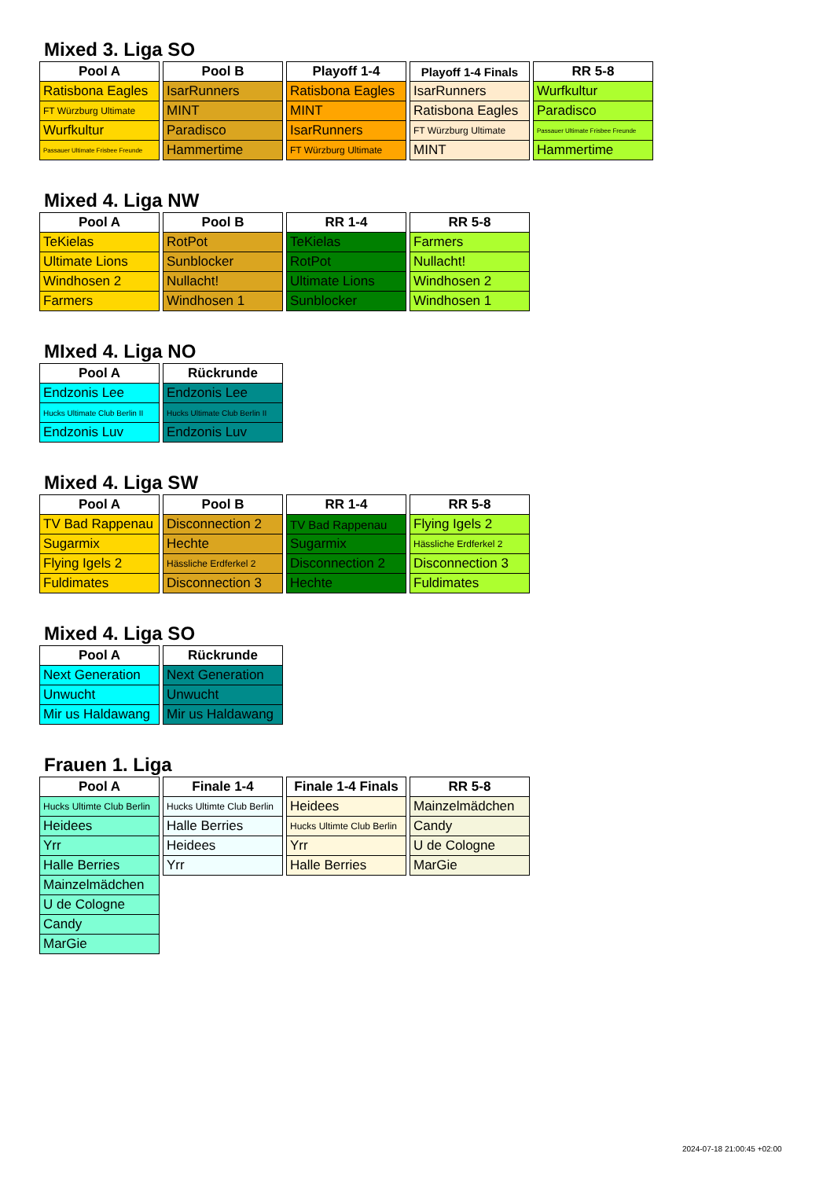Mixed 3. Liga SO
| Pool A |
| --- |
| Ratisbona Eagles |
| FT Würzburg Ultimate |
| Wurfkultur |
| Passauer Ultimate Frisbee Freunde |
| Pool B |
| --- |
| IsarRunners |
| MINT |
| Paradisco |
| Hammertime |
| Playoff 1-4 |
| --- |
| Ratisbona Eagles |
| MINT |
| IsarRunners |
| FT Würzburg Ultimate |
| Playoff 1-4 Finals |
| --- |
| IsarRunners |
| Ratisbona Eagles |
| FT Würzburg Ultimate |
| MINT |
| RR 5-8 |
| --- |
| Wurfkultur |
| Paradisco |
| Passauer Ultimate Frisbee Freunde |
| Hammertime |
Mixed 4. Liga NW
| Pool A |
| --- |
| TeKielas |
| Ultimate Lions |
| Windhosen 2 |
| Farmers |
| Pool B |
| --- |
| RotPot |
| Sunblocker |
| Nullacht! |
| Windhosen 1 |
| RR 1-4 |
| --- |
| TeKielas |
| RotPot |
| Ultimate Lions |
| Sunblocker |
| RR 5-8 |
| --- |
| Farmers |
| Nullacht! |
| Windhosen 2 |
| Windhosen 1 |
MIxed 4. Liga NO
| Pool A |
| --- |
| Endzonis Lee |
| Hucks Ultimate Club Berlin II |
| Endzonis Luv |
| Rückrunde |
| --- |
| Endzonis Lee |
| Hucks Ultimate Club Berlin II |
| Endzonis Luv |
Mixed 4. Liga SW
| Pool A |
| --- |
| TV Bad Rappenau |
| Sugarmix |
| Flying Igels 2 |
| Fuldimates |
| Pool B |
| --- |
| Disconnection 2 |
| Hechte |
| Hässliche Erdferkel 2 |
| Disconnection 3 |
| RR 1-4 |
| --- |
| TV Bad Rappenau |
| Sugarmix |
| Disconnection 2 |
| Hechte |
| RR 5-8 |
| --- |
| Flying Igels 2 |
| Hässliche Erdferkel 2 |
| Disconnection 3 |
| Fuldimates |
Mixed 4. Liga SO
| Pool A |
| --- |
| Next Generation |
| Unwucht |
| Mir us Haldawang |
| Rückrunde |
| --- |
| Next Generation |
| Unwucht |
| Mir us Haldawang |
Frauen 1. Liga
| Pool A |
| --- |
| Hucks Ultimte Club Berlin |
| Heidees |
| Yrr |
| Halle Berries |
| Mainzelmädchen |
| U de Cologne |
| Candy |
| MarGie |
| Finale 1-4 |
| --- |
| Hucks Ultimte Club Berlin |
| Halle Berries |
| Heidees |
| Yrr |
| Finale 1-4 Finals |
| --- |
| Heidees |
| Hucks Ultimte Club Berlin |
| Yrr |
| Halle Berries |
| RR 5-8 |
| --- |
| Mainzelmädchen |
| Candy |
| U de Cologne |
| MarGie |
2024-07-18 21:00:45 +02:00